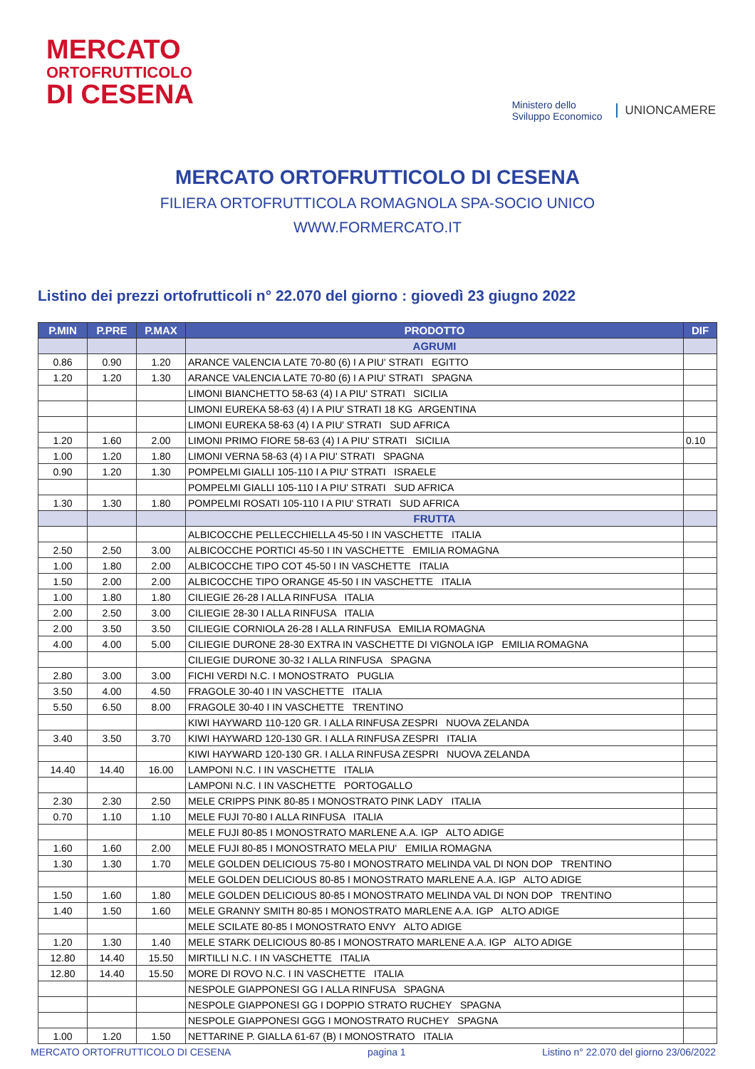MERCATO
ORTOFRUTTICOLO
DI CESENA
Ministero dello
Sviluppo Economico
UNIONCAMERE
MERCATO ORTOFRUTTICOLO DI CESENA
FILIERA ORTOFRUTTICOLA ROMAGNOLA SPA-SOCIO UNICO
WWW.FORMERCATO.IT
Listino dei prezzi ortofrutticoli n° 22.070 del giorno : giovedì 23 giugno 2022
| P.MIN | P.PRE | P.MAX | PRODOTTO | DIF |
| --- | --- | --- | --- | --- |
| | | | AGRUMI | |
| 0.86 | 0.90 | 1.20 | ARANCE VALENCIA LATE 70-80 (6) I A PIU' STRATI EGITTO | |
| 1.20 | 1.20 | 1.30 | ARANCE VALENCIA LATE 70-80 (6) I A PIU' STRATI SPAGNA | |
| | | | LIMONI BIANCHETTO 58-63 (4) I A PIU' STRATI SICILIA | |
| | | | LIMONI EUREKA 58-63 (4) I A PIU' STRATI 18 KG ARGENTINA | |
| | | | LIMONI EUREKA 58-63 (4) I A PIU' STRATI SUD AFRICA | |
| 1.20 | 1.60 | 2.00 | LIMONI PRIMO FIORE 58-63 (4) I A PIU' STRATI SICILIA | 0.10 |
| 1.00 | 1.20 | 1.80 | LIMONI VERNA 58-63 (4) I A PIU' STRATI SPAGNA | |
| 0.90 | 1.20 | 1.30 | POMPELMI GIALLI 105-110 I A PIU' STRATI ISRAELE | |
| | | | POMPELMI GIALLI 105-110 I A PIU' STRATI SUD AFRICA | |
| 1.30 | 1.30 | 1.80 | POMPELMI ROSATI 105-110 I A PIU' STRATI SUD AFRICA | |
| | | | FRUTTA | |
| | | | ALBICOCCHE PELLECCHIELLA 45-50 I IN VASCHETTE ITALIA | |
| 2.50 | 2.50 | 3.00 | ALBICOCCHE PORTICI 45-50 I IN VASCHETTE EMILIA ROMAGNA | |
| 1.00 | 1.80 | 2.00 | ALBICOCCHE TIPO COT 45-50 I IN VASCHETTE ITALIA | |
| 1.50 | 2.00 | 2.00 | ALBICOCCHE TIPO ORANGE 45-50 I IN VASCHETTE ITALIA | |
| 1.00 | 1.80 | 1.80 | CILIEGIE 26-28 I ALLA RINFUSA ITALIA | |
| 2.00 | 2.50 | 3.00 | CILIEGIE 28-30 I ALLA RINFUSA ITALIA | |
| 2.00 | 3.50 | 3.50 | CILIEGIE CORNIOLA 26-28 I ALLA RINFUSA EMILIA ROMAGNA | |
| 4.00 | 4.00 | 5.00 | CILIEGIE DURONE 28-30 EXTRA IN VASCHETTE DI VIGNOLA IGP EMILIA ROMAGNA | |
| | | | CILIEGIE DURONE 30-32 I ALLA RINFUSA SPAGNA | |
| 2.80 | 3.00 | 3.00 | FICHI VERDI N.C. I MONOSTRATO PUGLIA | |
| 3.50 | 4.00 | 4.50 | FRAGOLE 30-40 I IN VASCHETTE ITALIA | |
| 5.50 | 6.50 | 8.00 | FRAGOLE 30-40 I IN VASCHETTE TRENTINO | |
| | | | KIWI HAYWARD 110-120 GR. I ALLA RINFUSA ZESPRI NUOVA ZELANDA | |
| 3.40 | 3.50 | 3.70 | KIWI HAYWARD 120-130 GR. I ALLA RINFUSA ZESPRI ITALIA | |
| | | | KIWI HAYWARD 120-130 GR. I ALLA RINFUSA ZESPRI NUOVA ZELANDA | |
| 14.40 | 14.40 | 16.00 | LAMPONI N.C. I IN VASCHETTE ITALIA | |
| | | | LAMPONI N.C. I IN VASCHETTE PORTOGALLO | |
| 2.30 | 2.30 | 2.50 | MELE CRIPPS PINK 80-85 I MONOSTRATO PINK LADY ITALIA | |
| 0.70 | 1.10 | 1.10 | MELE FUJI 70-80 I ALLA RINFUSA ITALIA | |
| | | | MELE FUJI 80-85 I MONOSTRATO MARLENE A.A. IGP ALTO ADIGE | |
| 1.60 | 1.60 | 2.00 | MELE FUJI 80-85 I MONOSTRATO MELA PIU' EMILIA ROMAGNA | |
| 1.30 | 1.30 | 1.70 | MELE GOLDEN DELICIOUS 75-80 I MONOSTRATO MELINDA VAL DI NON DOP TRENTINO | |
| | | | MELE GOLDEN DELICIOUS 80-85 I MONOSTRATO MARLENE A.A. IGP ALTO ADIGE | |
| 1.50 | 1.60 | 1.80 | MELE GOLDEN DELICIOUS 80-85 I MONOSTRATO MELINDA VAL DI NON DOP TRENTINO | |
| 1.40 | 1.50 | 1.60 | MELE GRANNY SMITH 80-85 I MONOSTRATO MARLENE A.A. IGP ALTO ADIGE | |
| | | | MELE SCILATE 80-85 I MONOSTRATO ENVY ALTO ADIGE | |
| 1.20 | 1.30 | 1.40 | MELE STARK DELICIOUS 80-85 I MONOSTRATO MARLENE A.A. IGP ALTO ADIGE | |
| 12.80 | 14.40 | 15.50 | MIRTILLI N.C. I IN VASCHETTE ITALIA | |
| 12.80 | 14.40 | 15.50 | MORE DI ROVO N.C. I IN VASCHETTE ITALIA | |
| | | | NESPOLE GIAPPONESI GG I ALLA RINFUSA SPAGNA | |
| | | | NESPOLE GIAPPONESI GG I DOPPIO STRATO RUCHEY SPAGNA | |
| | | | NESPOLE GIAPPONESI GGG I MONOSTRATO RUCHEY SPAGNA | |
| 1.00 | 1.20 | 1.50 | NETTARINE P. GIALLA 61-67 (B) I MONOSTRATO ITALIA | |
MERCATO ORTOFRUTTICOLO DI CESENA pagina 1 Listino n° 22.070 del giorno 23/06/2022